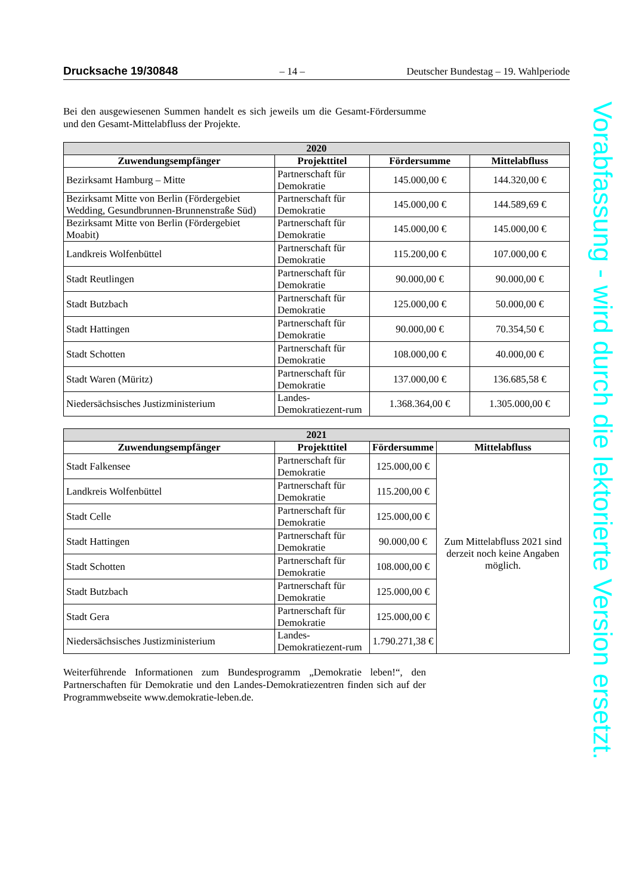Drucksache 19/30848 – 14 – Deutscher Bundestag – 19. Wahlperiode
Bei den ausgewiesenen Summen handelt es sich jeweils um die Gesamt-Fördersumme und den Gesamt-Mittelabfluss der Projekte.
| 2020 | | | |
| --- | --- | --- | --- |
| Zuwendungsempfänger | Projekttitel | Fördersumme | Mittelabfluss |
| Bezirksamt Hamburg – Mitte | Partnerschaft für Demokratie | 145.000,00 € | 144.320,00 € |
| Bezirksamt Mitte von Berlin (Fördergebiet Wedding, Gesundbrunnen-Brunnenstraße Süd) | Partnerschaft für Demokratie | 145.000,00 € | 144.589,69 € |
| Bezirksamt Mitte von Berlin (Fördergebiet Moabit) | Partnerschaft für Demokratie | 145.000,00 € | 145.000,00 € |
| Landkreis Wolfenbüttel | Partnerschaft für Demokratie | 115.200,00 € | 107.000,00 € |
| Stadt Reutlingen | Partnerschaft für Demokratie | 90.000,00 € | 90.000,00 € |
| Stadt Butzbach | Partnerschaft für Demokratie | 125.000,00 € | 50.000,00 € |
| Stadt Hattingen | Partnerschaft für Demokratie | 90.000,00 € | 70.354,50 € |
| Stadt Schotten | Partnerschaft für Demokratie | 108.000,00 € | 40.000,00 € |
| Stadt Waren (Müritz) | Partnerschaft für Demokratie | 137.000,00 € | 136.685,58 € |
| Niedersächsisches Justizministerium | Landes-Demokratiezent-rum | 1.368.364,00 € | 1.305.000,00 € |
| 2021 | | | |
| --- | --- | --- | --- |
| Zuwendungsempfänger | Projekttitel | Fördersumme | Mittelabfluss |
| Stadt Falkensee | Partnerschaft für Demokratie | 125.000,00 € | Zum Mittelabfluss 2021 sind derzeit noch keine Angaben möglich. |
| Landkreis Wolfenbüttel | Partnerschaft für Demokratie | 115.200,00 € | |
| Stadt Celle | Partnerschaft für Demokratie | 125.000,00 € | |
| Stadt Hattingen | Partnerschaft für Demokratie | 90.000,00 € | |
| Stadt Schotten | Partnerschaft für Demokratie | 108.000,00 € | |
| Stadt Butzbach | Partnerschaft für Demokratie | 125.000,00 € | |
| Stadt Gera | Partnerschaft für Demokratie | 125.000,00 € | |
| Niedersächsisches Justizministerium | Landes-Demokratiezent-rum | 1.790.271,38 € | |
Weiterführende Informationen zum Bundesprogramm „Demokratie leben!“, den Partnerschaften für Demokratie und den Landes-Demokratiezentren finden sich auf der Programmwebseite www.demokratie-leben.de.
Vorabfassung - wird durch die lektorierte Version ersetzt.